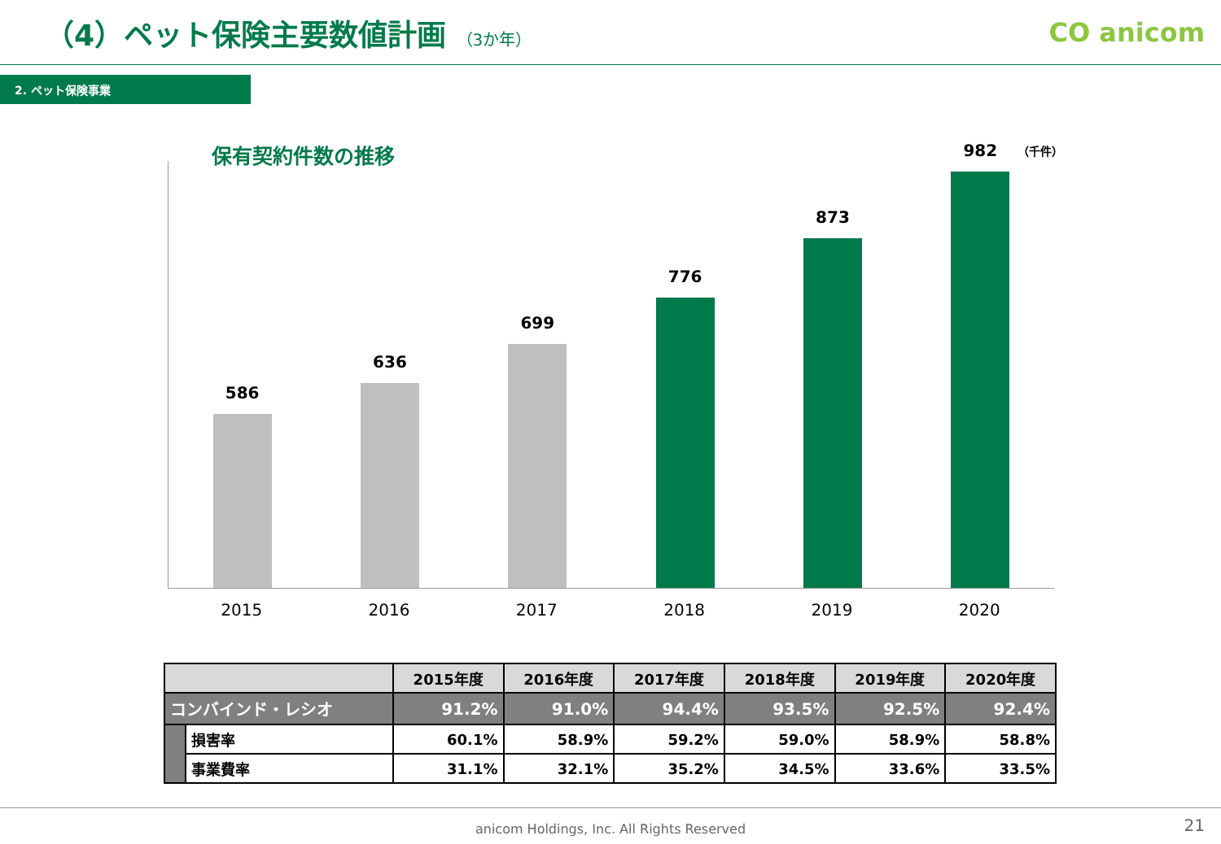（4）ペット保険主要数値計画 （3か年）
CO anicom
2. ペット保険事業
保有契約件数の推移
（千件）
586
636
699
776
873
982
2015 2016 2017 2018 2019 2020
| | | 2015年度 | 2016年度 | 2017年度 | 2018年度 | 2019年度 | 2020年度 |
| --- | --- | --- | --- | --- | --- | --- | --- |
| コンバインド・レシオ | | 91.2% | 91.0% | 94.4% | 93.5% | 92.5% | 92.4% |
| | 損害率 | 60.1% | 58.9% | 59.2% | 59.0% | 58.9% | 58.8% |
| | 事業費率 | 31.1% | 32.1% | 35.2% | 34.5% | 33.6% | 33.5% |
anicom Holdings, Inc. All Rights Reserved
21